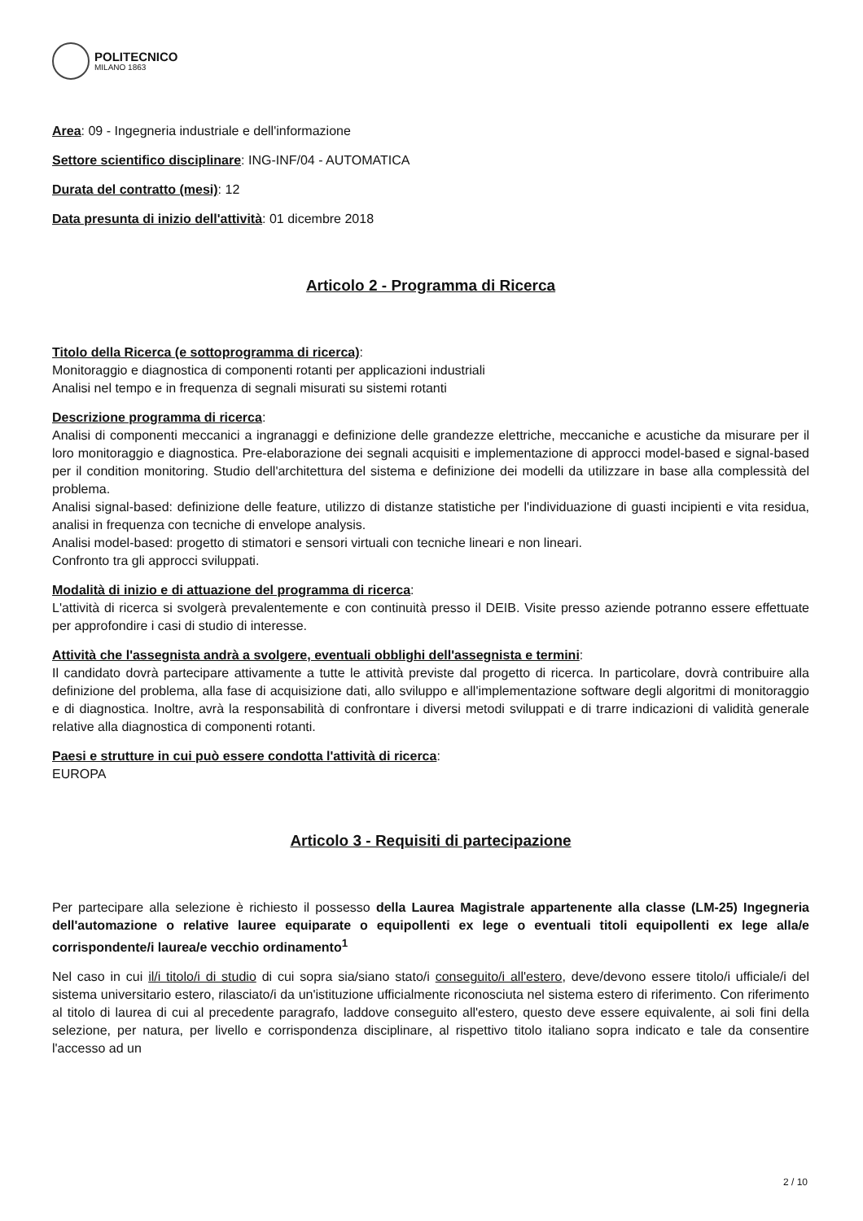POLITECNICO
MILANO 1863
Area: 09 - Ingegneria industriale e dell'informazione
Settore scientifico disciplinare: ING-INF/04 - AUTOMATICA
Durata del contratto (mesi): 12
Data presunta di inizio dell'attività: 01 dicembre 2018
Articolo 2 - Programma di Ricerca
Titolo della Ricerca (e sottoprogramma di ricerca):
Monitoraggio e diagnostica di componenti rotanti per applicazioni industriali
Analisi nel tempo e in frequenza di segnali misurati su sistemi rotanti
Descrizione programma di ricerca:
Analisi di componenti meccanici a ingranaggi e definizione delle grandezze elettriche, meccaniche e acustiche da misurare per il loro monitoraggio e diagnostica. Pre-elaborazione dei segnali acquisiti e implementazione di approcci model-based e signal-based per il condition monitoring. Studio dell'architettura del sistema e definizione dei modelli da utilizzare in base alla complessità del problema.
Analisi signal-based: definizione delle feature, utilizzo di distanze statistiche per l'individuazione di guasti incipienti e vita residua, analisi in frequenza con tecniche di envelope analysis.
Analisi model-based: progetto di stimatori e sensori virtuali con tecniche lineari e non lineari.
Confronto tra gli approcci sviluppati.
Modalità di inizio e di attuazione del programma di ricerca:
L'attività di ricerca si svolgerà prevalentemente e con continuità presso il DEIB. Visite presso aziende potranno essere effettuate per approfondire i casi di studio di interesse.
Attività che l'assegnista andrà a svolgere, eventuali obblighi dell'assegnista e termini:
Il candidato dovrà partecipare attivamente a tutte le attività previste dal progetto di ricerca. In particolare, dovrà contribuire alla definizione del problema, alla fase di acquisizione dati, allo sviluppo e all'implementazione software degli algoritmi di monitoraggio e di diagnostica. Inoltre, avrà la responsabilità di confrontare i diversi metodi sviluppati e di trarre indicazioni di validità generale relative alla diagnostica di componenti rotanti.
Paesi e strutture in cui può essere condotta l'attività di ricerca:
EUROPA
Articolo 3 - Requisiti di partecipazione
Per partecipare alla selezione è richiesto il possesso della Laurea Magistrale appartenente alla classe (LM-25) Ingegneria dell'automazione o relative lauree equiparate o equipollenti ex lege o eventuali titoli equipollenti ex lege alla/e corrispondente/i laurea/e vecchio ordinamento<sup>1</sup>
Nel caso in cui il/i titolo/i di studio di cui sopra sia/siano stato/i conseguito/i all'estero, deve/devono essere titolo/i ufficiale/i del sistema universitario estero, rilasciato/i da un'istituzione ufficialmente riconosciuta nel sistema estero di riferimento. Con riferimento al titolo di laurea di cui al precedente paragrafo, laddove conseguito all'estero, questo deve essere equivalente, ai soli fini della selezione, per natura, per livello e corrispondenza disciplinare, al rispettivo titolo italiano sopra indicato e tale da consentire l'accesso ad un
2 / 10